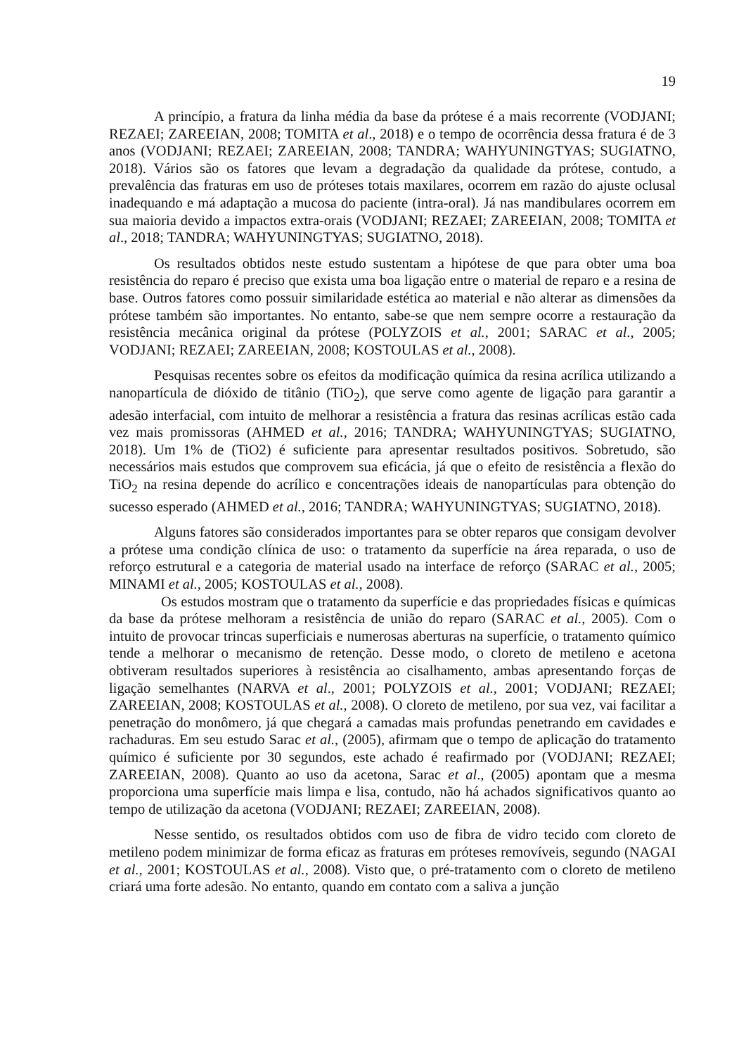19
A princípio, a fratura da linha média da base da prótese é a mais recorrente (VODJANI; REZAEI; ZAREEIAN, 2008; TOMITA et al., 2018) e o tempo de ocorrência dessa fratura é de 3 anos (VODJANI; REZAEI; ZAREEIAN, 2008; TANDRA; WAHYUNINGTYAS; SUGIATNO, 2018). Vários são os fatores que levam a degradação da qualidade da prótese, contudo, a prevalência das fraturas em uso de próteses totais maxilares, ocorrem em razão do ajuste oclusal inadequando e má adaptação a mucosa do paciente (intra-oral). Já nas mandibulares ocorrem em sua maioria devido a impactos extra-orais (VODJANI; REZAEI; ZAREEIAN, 2008; TOMITA et al., 2018; TANDRA; WAHYUNINGTYAS; SUGIATNO, 2018).
Os resultados obtidos neste estudo sustentam a hipótese de que para obter uma boa resistência do reparo é preciso que exista uma boa ligação entre o material de reparo e a resina de base. Outros fatores como possuir similaridade estética ao material e não alterar as dimensões da prótese também são importantes. No entanto, sabe-se que nem sempre ocorre a restauração da resistência mecânica original da prótese (POLYZOIS et al., 2001; SARAC et al., 2005; VODJANI; REZAEI; ZAREEIAN, 2008; KOSTOULAS et al., 2008).
Pesquisas recentes sobre os efeitos da modificação química da resina acrílica utilizando a nanopartícula de dióxido de titânio (TiO<sub>2</sub>), que serve como agente de ligação para garantir a adesão interfacial, com intuito de melhorar a resistência a fratura das resinas acrílicas estão cada vez mais promissoras (AHMED et al., 2016; TANDRA; WAHYUNINGTYAS; SUGIATNO, 2018). Um 1% de (TiO2) é suficiente para apresentar resultados positivos. Sobretudo, são necessários mais estudos que comprovem sua eficácia, já que o efeito de resistência a flexão do TiO<sub>2</sub> na resina depende do acrílico e concentrações ideais de nanopartículas para obtenção do sucesso esperado (AHMED et al., 2016; TANDRA; WAHYUNINGTYAS; SUGIATNO, 2018).
Alguns fatores são considerados importantes para se obter reparos que consigam devolver a prótese uma condição clínica de uso: o tratamento da superfície na área reparada, o uso de reforço estrutural e a categoria de material usado na interface de reforço (SARAC et al., 2005; MINAMI et al., 2005; KOSTOULAS et al., 2008).
Os estudos mostram que o tratamento da superfície e das propriedades físicas e químicas da base da prótese melhoram a resistência de união do reparo (SARAC et al., 2005). Com o intuito de provocar trincas superficiais e numerosas aberturas na superfície, o tratamento químico tende a melhorar o mecanismo de retenção. Desse modo, o cloreto de metileno e acetona obtiveram resultados superiores à resistência ao cisalhamento, ambas apresentando forças de ligação semelhantes (NARVA et al., 2001; POLYZOIS et al., 2001; VODJANI; REZAEI; ZAREEIAN, 2008; KOSTOULAS et al., 2008). O cloreto de metileno, por sua vez, vai facilitar a penetração do monômero, já que chegará a camadas mais profundas penetrando em cavidades e rachaduras. Em seu estudo Sarac et al., (2005), afirmam que o tempo de aplicação do tratamento químico é suficiente por 30 segundos, este achado é reafirmado por (VODJANI; REZAEI; ZAREEIAN, 2008). Quanto ao uso da acetona, Sarac et al., (2005) apontam que a mesma proporciona uma superfície mais limpa e lisa, contudo, não há achados significativos quanto ao tempo de utilização da acetona (VODJANI; REZAEI; ZAREEIAN, 2008).
Nesse sentido, os resultados obtidos com uso de fibra de vidro tecido com cloreto de metileno podem minimizar de forma eficaz as fraturas em próteses removíveis, segundo (NAGAI et al., 2001; KOSTOULAS et al., 2008). Visto que, o pré-tratamento com o cloreto de metileno criará uma forte adesão. No entanto, quando em contato com a saliva a junção